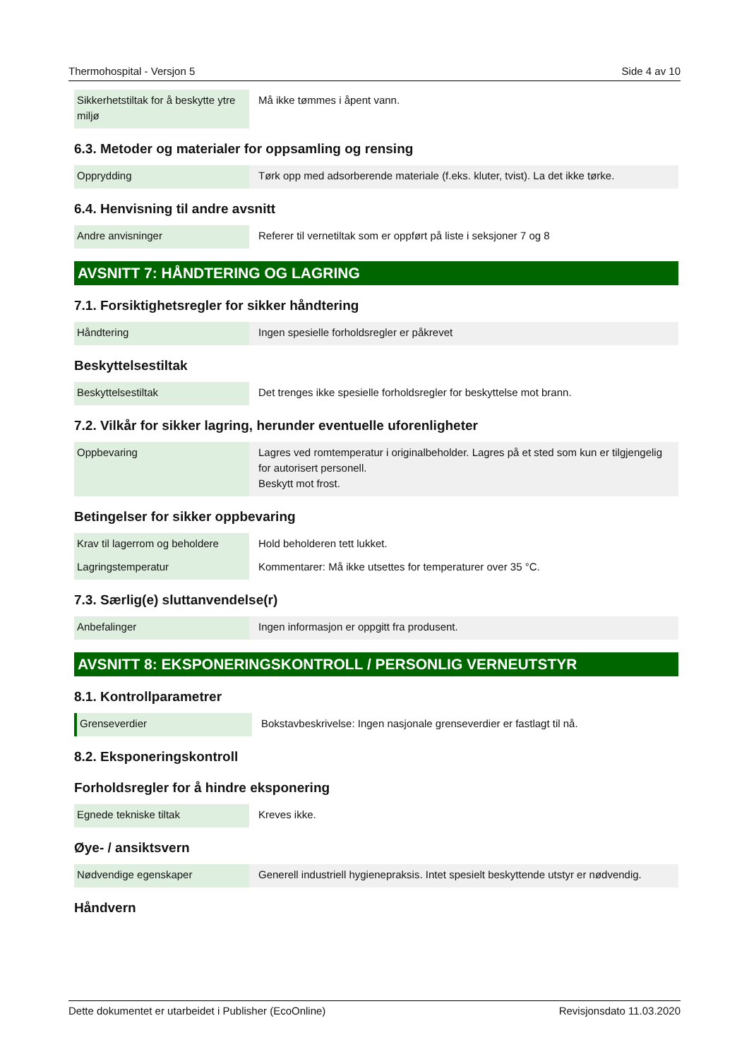Thermohospital - Versjon 5 Side 4 av 10
| Sikkerhetstiltak for å beskytte ytre miljø | Må ikke tømmes i åpent vann. |
6.3. Metoder og materialer for oppsamling og rensing
| Opprydding | Tørk opp med adsorberende materiale (f.eks. kluter, tvist). La det ikke tørke. |
6.4. Henvisning til andre avsnitt
| Andre anvisninger | Referer til vernetiltak som er oppført på liste i seksjoner 7 og 8 |
AVSNITT 7: HÅNDTERING OG LAGRING
7.1. Forsiktighetsregler for sikker håndtering
| Håndtering | Ingen spesielle forholdsregler er påkrevet |
Beskyttelsestiltak
| Beskyttelsestiltak | Det trenges ikke spesielle forholdsregler for beskyttelse mot brann. |
7.2. Vilkår for sikker lagring, herunder eventuelle uforenligheter
| Oppbevaring | Lagres ved romtemperatur i originalbeholder. Lagres på et sted som kun er tilgjengelig for autorisert personell. Beskytt mot frost. |
Betingelser for sikker oppbevaring
| Krav til lagerrom og beholdere | Hold beholderen tett lukket. |
| Lagringstemperatur | Kommentarer: Må ikke utsettes for temperaturer over 35 °C. |
7.3. Særlig(e) sluttanvendelse(r)
| Anbefalinger | Ingen informasjon er oppgitt fra produsent. |
AVSNITT 8: EKSPONERINGSKONTROLL / PERSONLIG VERNEUTSTYR
8.1. Kontrollparametrer
| Grenseverdier | Bokstavbeskrivelse: Ingen nasjonale grenseverdier er fastlagt til nå. |
8.2. Eksponeringskontroll
Forholdsregler for å hindre eksponering
| Egnede tekniske tiltak | Kreves ikke. |
Øye- / ansiktsvern
| Nødvendige egenskaper | Generell industriell hygienepraksis. Intet spesielt beskyttende utstyr er nødvendig. |
Håndvern
Dette dokumentet er utarbeidet i Publisher (EcoOnline) Revisjonsdato 11.03.2020